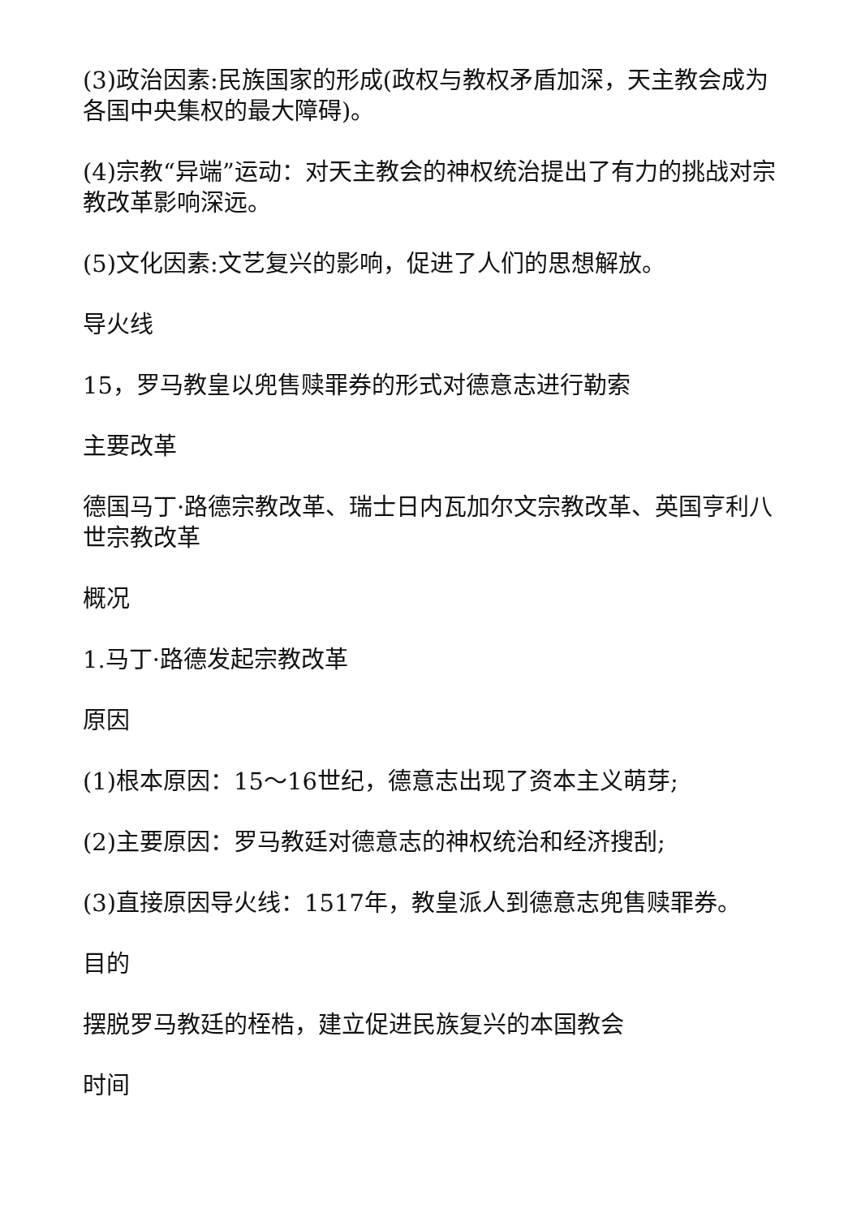(3)政治因素:民族国家的形成(政权与教权矛盾加深，天主教会成为各国中央集权的最大障碍)。
(4)宗教“异端”运动：对天主教会的神权统治提出了有力的挑战对宗教改革影响深远。
(5)文化因素:文艺复兴的影响，促进了人们的思想解放。
导火线
15，罗马教皇以兜售赎罪券的形式对德意志进行勒索
主要改革
德国马丁·路德宗教改革、瑞士日内瓦加尔文宗教改革、英国亨利八世宗教改革
概况
1.马丁·路德发起宗教改革
原因
(1)根本原因：15～16世纪，德意志出现了资本主义萌芽;
(2)主要原因：罗马教廷对德意志的神权统治和经济搜刮;
(3)直接原因导火线：1517年，教皇派人到德意志兜售赎罪券。
目的
摆脱罗马教廷的桎梏，建立促进民族复兴的本国教会
时间